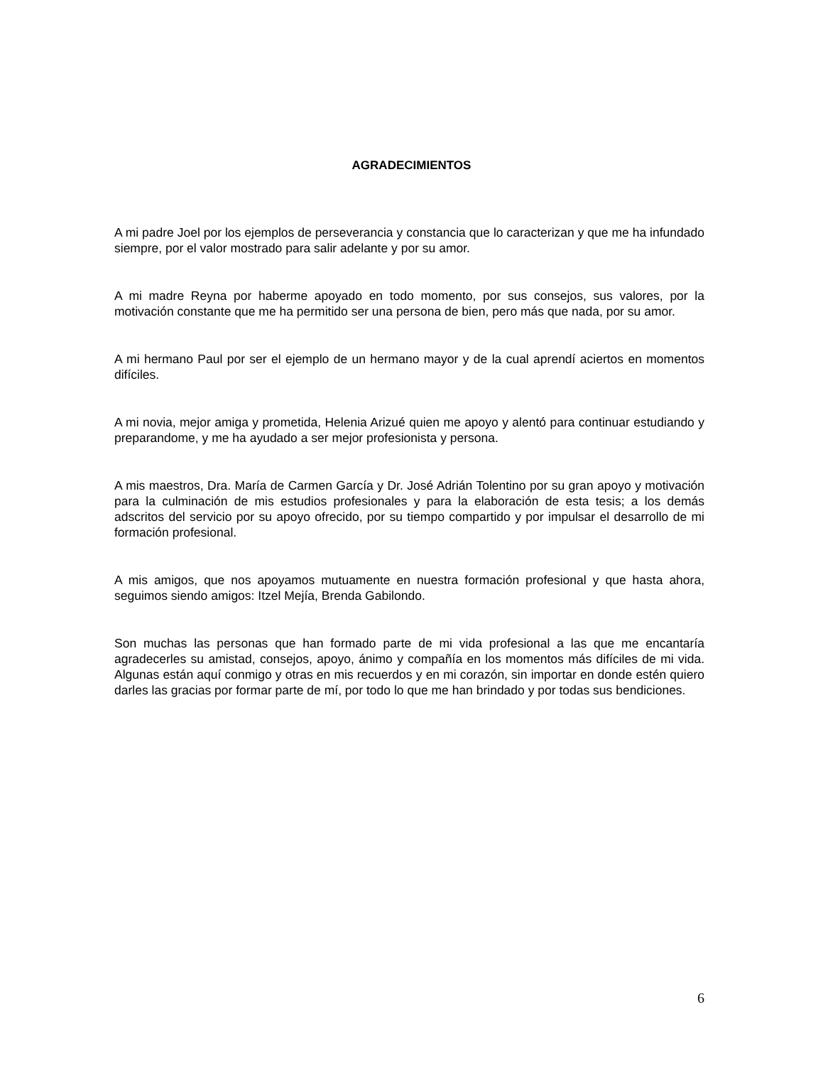AGRADECIMIENTOS
A mi padre Joel por los ejemplos de perseverancia y constancia que lo caracterizan y que me ha infundado siempre, por el valor mostrado para salir adelante y por su amor.
A mi madre Reyna por haberme apoyado en todo momento, por sus consejos, sus valores, por la motivación constante que me ha permitido ser una persona de bien, pero más que nada, por su amor.
A mi hermano Paul por ser el ejemplo de un hermano mayor y de la cual aprendí aciertos en momentos difíciles.
A mi novia, mejor amiga y prometida, Helenia Arizué quien me apoyo y alentó para continuar estudiando y preparandome, y me ha ayudado a ser mejor profesionista y persona.
A mis maestros, Dra. María de Carmen García y Dr. José Adrián Tolentino por su gran apoyo y motivación para la culminación de mis estudios profesionales y para la elaboración de esta tesis; a los demás adscritos del servicio por su apoyo ofrecido, por su tiempo compartido y por impulsar el desarrollo de mi formación profesional.
A mis amigos, que nos apoyamos mutuamente en nuestra formación profesional y que hasta ahora, seguimos siendo amigos: Itzel Mejía, Brenda Gabilondo.
Son muchas las personas que han formado parte de mi vida profesional a las que me encantaría agradecerles su amistad, consejos, apoyo, ánimo y compañía en los momentos más difíciles de mi vida. Algunas están aquí conmigo y otras en mis recuerdos y en mi corazón, sin importar en donde estén quiero darles las gracias por formar parte de mí, por todo lo que me han brindado y por todas sus bendiciones.
6